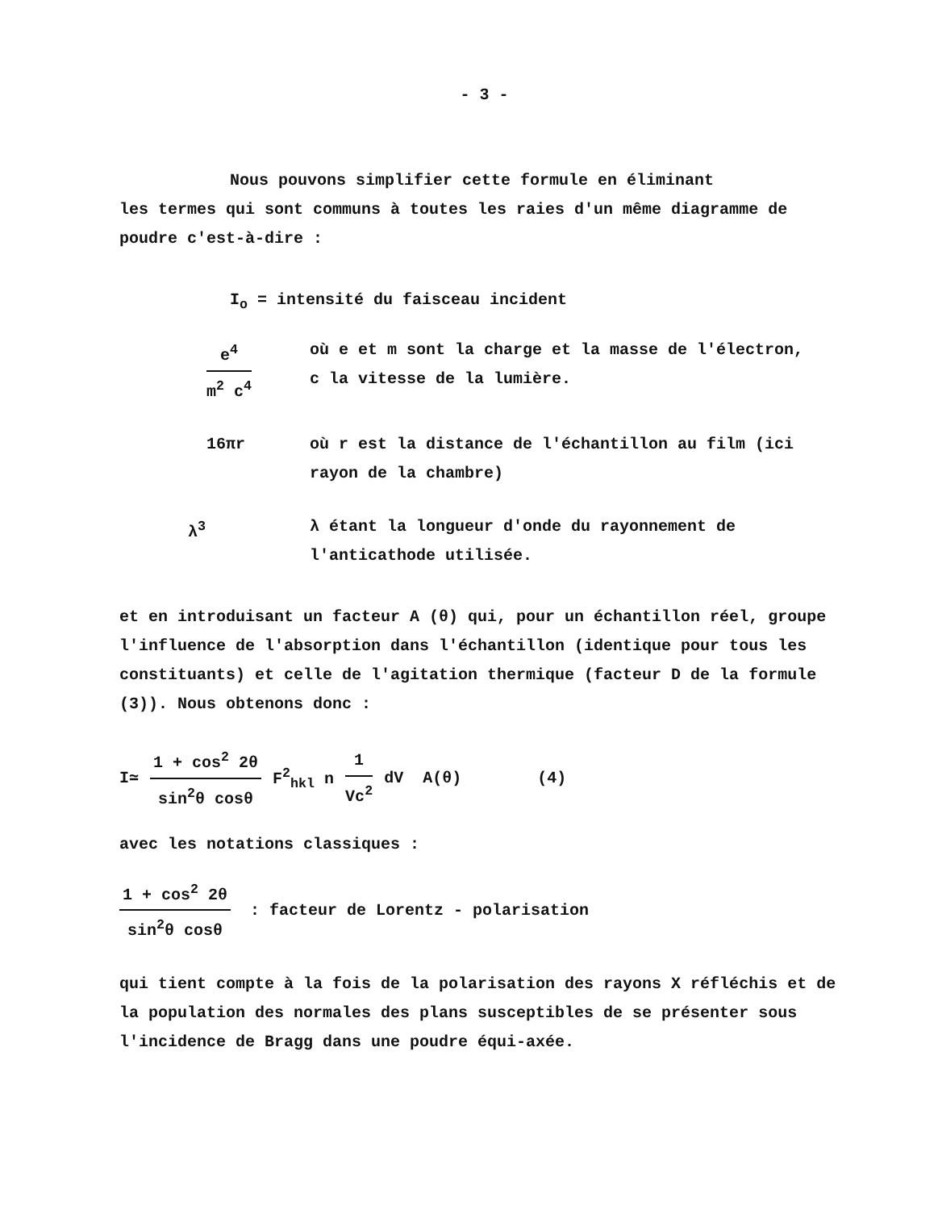- 3 -
Nous pouvons simplifier cette formule en éliminant
les termes qui sont communs à toutes les raies d'un même diagramme de poudre c'est-à-dire :
I<sub>o</sub> = intensité du faisceau incident
e<sup>4</sup> m<sup>2</sup> c<sup>4</sup> où e et m sont la charge et la masse de l'électron,
c la vitesse de la lumière.
16πr où r est la distance de l'échantillon au film (ici rayon de la chambre)
λ<sup>3</sup> λ étant la longueur d'onde du rayonnement de l'anticathode utilisée.
et en introduisant un facteur A (θ) qui, pour un échantillon réel, groupe l'influence de l'absorption dans l'échantillon (identique pour tous les constituants) et celle de l'agitation thermique (facteur D de la formule (3)). Nous obtenons donc :
I≃ 1 + cos<sup>2</sup> 2θ sin<sup>2</sup>θ cosθ F<sup>2</sup><sub>hkl</sub> n 1 Vc<sup>2</sup> dV A(θ) (4)
avec les notations classiques :
1 + cos<sup>2</sup> 2θ sin<sup>2</sup>θ cosθ : facteur de Lorentz - polarisation
qui tient compte à la fois de la polarisation des rayons X réfléchis et de la population des normales des plans susceptibles de se présenter sous l'incidence de Bragg dans une poudre équi-axée.